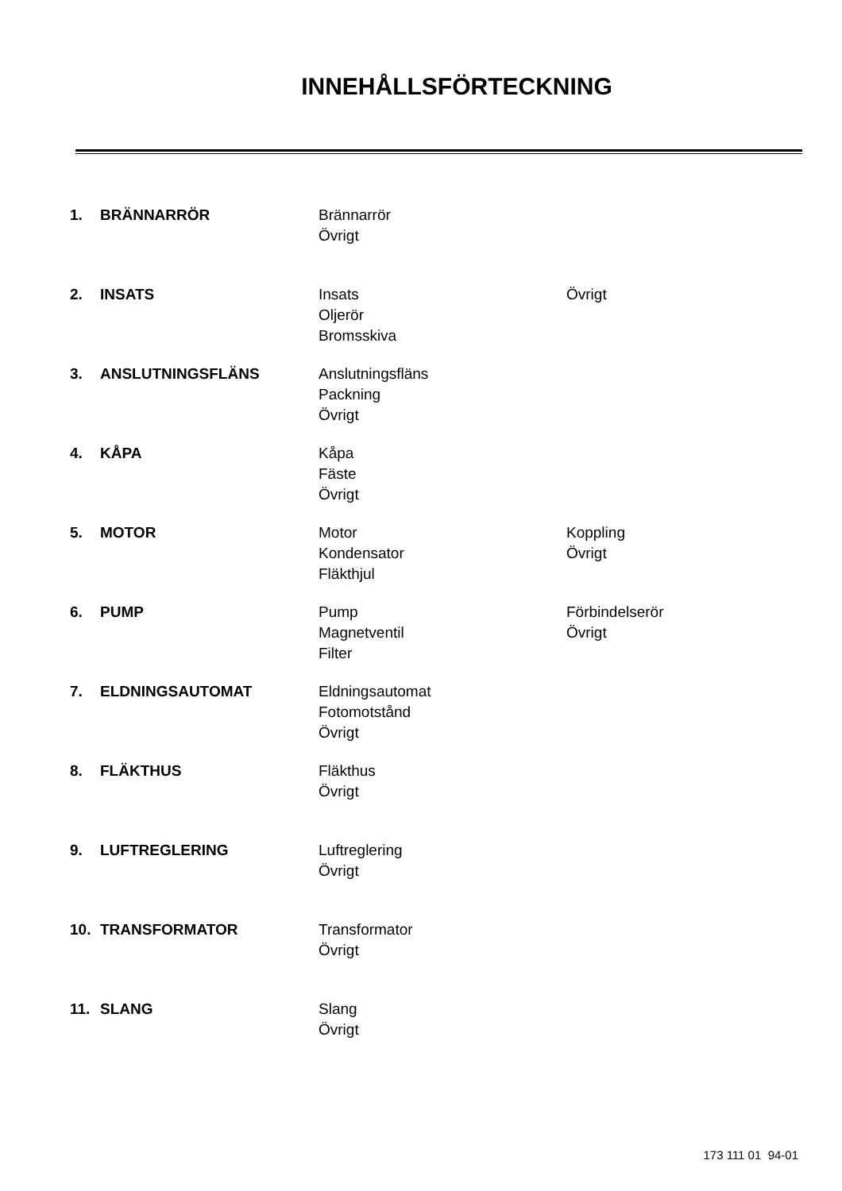INNEHÅLLSFÖRTECKNING
| 1. | BRÄNNARRÖR | Brännarrör Övrigt | |
| 2. | INSATS | Insats Oljerör Bromsskiva | Övrigt |
| 3. | ANSLUTNINGSFLÄNS | Anslutningsfläns Packning Övrigt | |
| 4. | KÅPA | Kåpa Fäste Övrigt | |
| 5. | MOTOR | Motor Kondensator Fläkthjul | Koppling Övrigt |
| 6. | PUMP | Pump Magnetventil Filter | Förbindelserör Övrigt |
| 7. | ELDNINGSAUTOMAT | Eldningsautomat Fotomotstånd Övrigt | |
| 8. | FLÄKTHUS | Fläkthus Övrigt | |
| 9. | LUFTREGLERING | Luftreglering Övrigt | |
| 10. | TRANSFORMATOR | Transformator Övrigt | |
| 11. | SLANG | Slang Övrigt | |
173 111 01 94-01